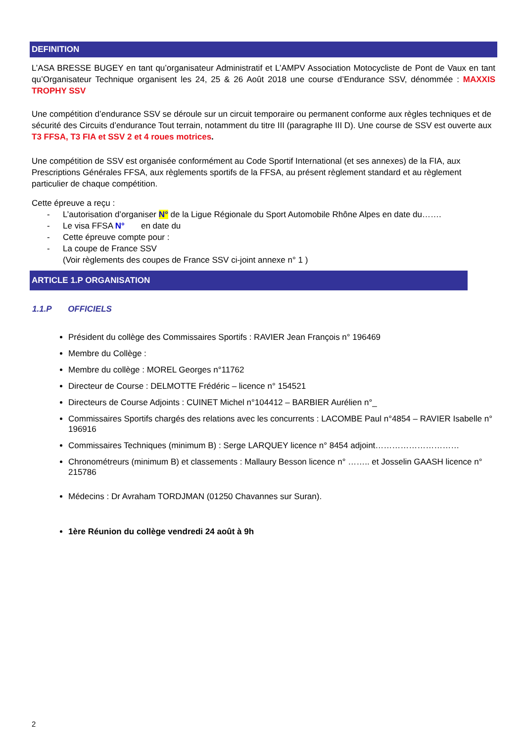DEFINITION
L’ASA BRESSE BUGEY en tant qu’organisateur Administratif et L’AMPV Association Motocycliste de Pont de Vaux en tant qu’Organisateur Technique organisent les 24, 25 & 26 Août 2018 une course d’Endurance SSV, dénommée : MAXXIS TROPHY SSV
Une compétition d’endurance SSV se déroule sur un circuit temporaire ou permanent conforme aux règles techniques et de sécurité des Circuits d’endurance Tout terrain, notamment du titre III (paragraphe III D). Une course de SSV est ouverte aux T3 FFSA, T3 FIA et SSV 2 et 4 roues motrices.
Une compétition de SSV est organisée conformément au Code Sportif International (et ses annexes) de la FIA, aux Prescriptions Générales FFSA, aux règlements sportifs de la FFSA, au présent règlement standard et au règlement particulier de chaque compétition.
Cette épreuve a reçu :
- L’autorisation d’organiser N° de la Ligue Régionale du Sport Automobile Rhône Alpes en date du…….
- Le visa FFSA N° en date du
- Cette épreuve compte pour :
- La coupe de France SSV
(Voir règlements des coupes de France SSV ci-joint annexe n° 1 )
ARTICLE 1.P ORGANISATION
1.1.P OFFICIELS
Président du collège des Commissaires Sportifs : RAVIER Jean François n° 196469
Membre du Collège :
Membre du collège : MOREL Georges n°11762
Directeur de Course : DELMOTTE Frédéric – licence n° 154521
Directeurs de Course Adjoints : CUINET Michel n°104412 – BARBIER Aurélien n°_
Commissaires Sportifs chargés des relations avec les concurrents : LACOMBE Paul n°4854 – RAVIER Isabelle n° 196916
Commissaires Techniques (minimum B) : Serge LARQUEY licence n° 8454 adjoint…………………………
Chronométreurs (minimum B) et classements : Mallaury Besson licence n° …….. et Josselin GAASH licence n° 215786
Médecins : Dr Avraham TORDJMAN (01250 Chavannes sur Suran).
1ère Réunion du collège vendredi 24 août à 9h
2